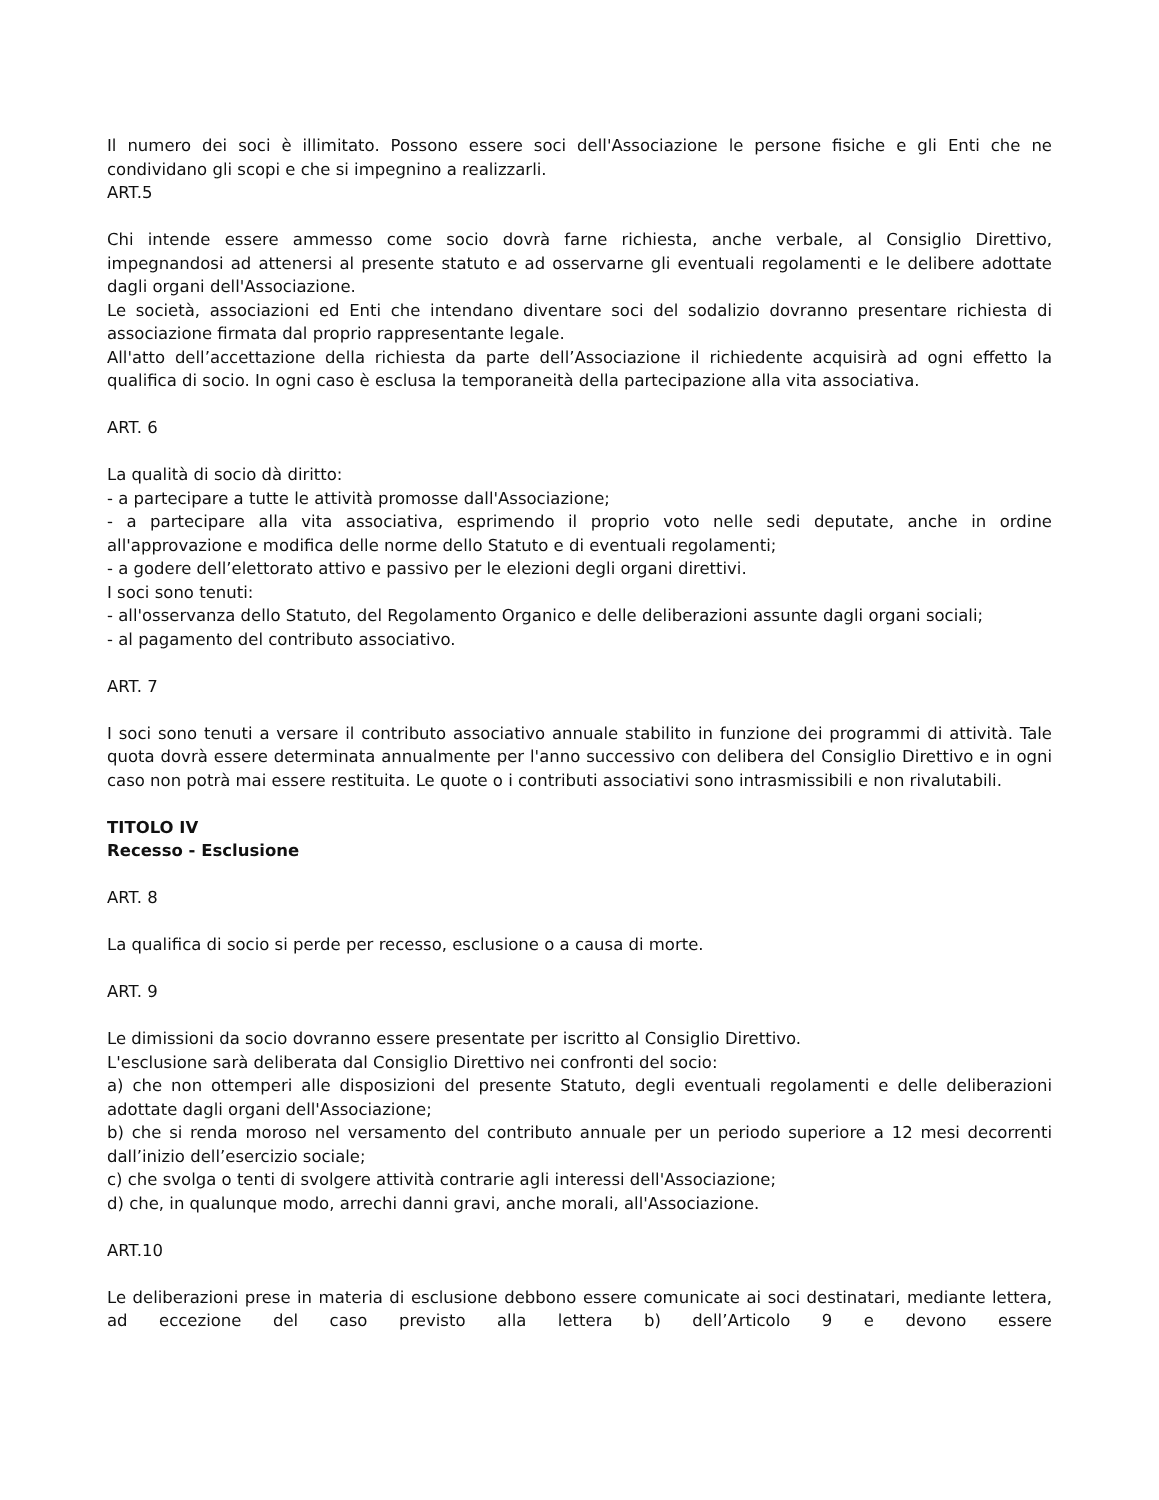Il numero dei soci è illimitato. Possono essere soci dell'Associazione le persone fisiche e gli Enti che ne condividano gli scopi e che si impegnino a realizzarli.
ART.5
Chi intende essere ammesso come socio dovrà farne richiesta, anche verbale, al Consiglio Direttivo, impegnandosi ad attenersi al presente statuto e ad osservarne gli eventuali regolamenti e le delibere adottate dagli organi dell'Associazione.
Le società, associazioni ed Enti che intendano diventare soci del sodalizio dovranno presentare richiesta di associazione firmata dal proprio rappresentante legale.
All'atto dell’accettazione della richiesta da parte dell’Associazione il richiedente acquisirà ad ogni effetto la qualifica di socio. In ogni caso è esclusa la temporaneità della partecipazione alla vita associativa.
ART. 6
La qualità di socio dà diritto:
- a partecipare a tutte le attività promosse dall'Associazione;
- a partecipare alla vita associativa, esprimendo il proprio voto nelle sedi deputate, anche in ordine all'approvazione e modifica delle norme dello Statuto e di eventuali regolamenti;
- a godere dell’elettorato attivo e passivo per le elezioni degli organi direttivi.
I soci sono tenuti:
- all'osservanza dello Statuto, del Regolamento Organico e delle deliberazioni assunte dagli organi sociali;
- al pagamento del contributo associativo.
ART. 7
I soci sono tenuti a versare il contributo associativo annuale stabilito in funzione dei programmi di attività. Tale quota dovrà essere determinata annualmente per l'anno successivo con delibera del Consiglio Direttivo e in ogni caso non potrà mai essere restituita. Le quote o i contributi associativi sono intrasmissibili e non rivalutabili.
TITOLO IV
Recesso - Esclusione
ART. 8
La qualifica di socio si perde per recesso, esclusione o a causa di morte.
ART. 9
Le dimissioni da socio dovranno essere presentate per iscritto al Consiglio Direttivo.
L'esclusione sarà deliberata dal Consiglio Direttivo nei confronti del socio:
a) che non ottemperi alle disposizioni del presente Statuto, degli eventuali regolamenti e delle deliberazioni adottate dagli organi dell'Associazione;
b) che si renda moroso nel versamento del contributo annuale per un periodo superiore a 12 mesi decorrenti dall’inizio dell’esercizio sociale;
c) che svolga o tenti di svolgere attività contrarie agli interessi dell'Associazione;
d) che, in qualunque modo, arrechi danni gravi, anche morali, all'Associazione.
ART.10
Le deliberazioni prese in materia di esclusione debbono essere comunicate ai soci destinatari, mediante lettera, ad eccezione del caso previsto alla lettera b) dell’Articolo 9 e devono essere